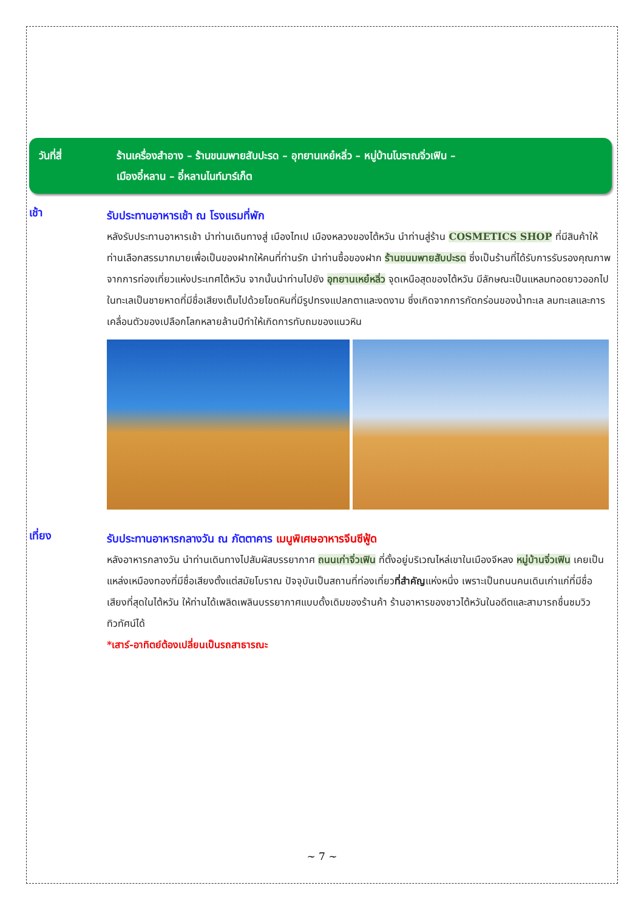วันที่สี่ ร้านเครื่องสำอาง – ร้านขนมพายสับปะรด – อุทยานเหย๋หลิ่ว – หมู่บ้านโบราณจิ่วเฟิน –
เมืองอี๋หลาน – อี๋หลานไนท์มาร์เก็ต
เช้า
รับประทานอาหารเช้า ณ โรงแรมที่พัก
หลังรับประทานอาหารเช้า นำท่านเดินทางสู่ เมืองไทเป เมืองหลวงของไต้หวัน นำท่านสู่ร้าน COSMETICS SHOP ที่มีสินค้าให้ท่านเลือกสรรมากมายเพื่อเป็นของฝากให้คนที่ท่านรัก นำท่านซื้อของฝาก ร้านขนมพายสับปะรด ซึ่งเป็นร้านที่ได้รับการรับรองคุณภาพจากการท่องเที่ยวแห่งประเทศไต้หวัน จากนั้นนำท่านไปยัง อุทยานเหย๋หลิ่ว จุดเหนือสุดของไต้หวัน มีลักษณะเป็นแหลมทอดยาวออกไปในทะเลเป็นชายหาดที่มีชื่อเสียงเต็มไปด้วยโขดหินที่มีรูปทรงแปลกตาและงดงาม ซึ่งเกิดจากการกัดกร่อนของน้ำทะเล ลมทะเลและการเคลื่อนตัวของเปลือกโลกหลายล้านปีทำให้เกิดการทับถมของแนวหิน
เที่ยง
รับประทานอาหารกลางวัน ณ ภัตตาคาร เมนูพิเศษอาหารจีนซีฟู้ด
หลังอาหารกลางวัน นำท่านเดินทางไปสัมผัสบรรยากาศ ถนนเก่าจิ่วเฟิน ที่ตั้งอยู่บริเวณไหล่เขาในเมืองจีหลง หมู่บ้านจิ่วเฟิน เคยเป็นแหล่งเหมืองทองที่มีชื่อเสียงตั้งแต่สมัยโบราณ ปัจจุบันเป็นสถานที่ท่องเที่ยวที่สำคัญแห่งหนึ่ง เพราะเป็นถนนคนเดินเก่าแก่ที่มีชื่อเสียงที่สุดในไต้หวัน ให้ท่านได้เพลิดเพลินบรรยากาศแบบดั้งเดิมของร้านค้า ร้านอาหารของชาวไต้หวันในอดีตและสามารถชื่นชมวิวทิวทัศน์ได้
*เสาร์-อาทิตย์ต้องเปลี่ยนเป็นรถสาธารณะ
~ 7 ~